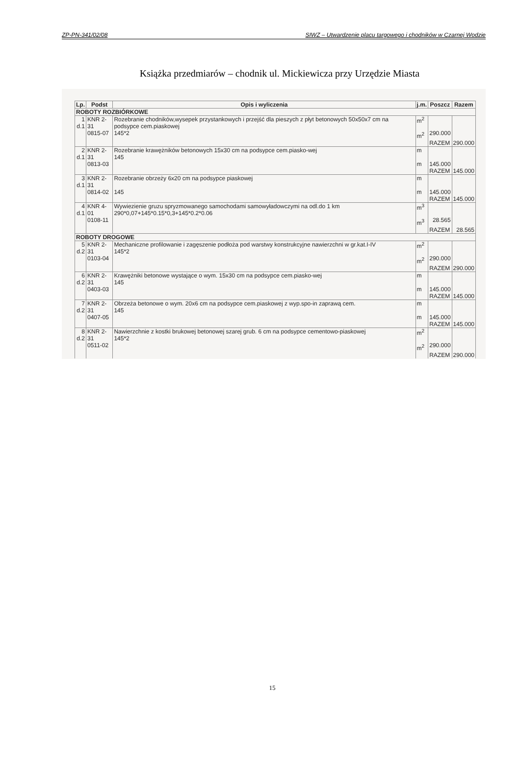ZP-PN-341/02/08 SIWZ – Utwardzenie placu targowego i chodników w Czarnej Wodzie
Książka przedmiarów – chodnik ul. Mickiewicza przy Urzędzie Miasta
| Lp. | Podst | Opis i wyliczenia | j.m. | Poszcz | Razem |
| --- | --- | --- | --- | --- | --- |
| ROBOTY ROZBIÓRKOWE | | | | | |
| 1 d.1 | KNR 2-31 0815-07 | Rozebranie chodników,wysepek przystankowych i przejść dla pieszych z płyt betonowych 50x50x7 cm na podsypce cem.piaskowej 145*2 | m<sup>2</sup> m<sup>2</sup> | 290.000 | |
| | | | | RAZEM | 290.000 |
| 2 d.1 | KNR 2-31 0813-03 | Rozebranie krawężników betonowych 15x30 cm na podsypce cem.piasko-wej 145 | m m | 145.000 | |
| | | | | RAZEM | 145.000 |
| 3 d.1 | KNR 2-31 0814-02 | Rozebranie obrzeży 6x20 cm na podsypce piaskowej 145 | m m | 145.000 | |
| | | | | RAZEM | 145.000 |
| 4 d.1 | KNR 4-01 0108-11 | Wywiezienie gruzu spryzmowanego samochodami samowyładowczymi na odl.do 1 km 290*0,07+145*0.15*0,3+145*0.2*0.06 | m<sup>3</sup> m<sup>3</sup> | 28.565 | |
| | | | | RAZEM | 28.565 |
| ROBOTY DROGOWE | | | | | |
| 5 d.2 | KNR 2-31 0103-04 | Mechaniczne profilowanie i zagęszenie podłoża pod warstwy konstrukcyjne nawierzchni w gr.kat.I-IV 145*2 | m<sup>2</sup> m<sup>2</sup> | 290.000 | |
| | | | | RAZEM | 290.000 |
| 6 d.2 | KNR 2-31 0403-03 | Krawężniki betonowe wystające o wym. 15x30 cm na podsypce cem.piasko-wej 145 | m m | 145.000 | |
| | | | | RAZEM | 145.000 |
| 7 d.2 | KNR 2-31 0407-05 | Obrzeża betonowe o wym. 20x6 cm na podsypce cem.piaskowej z wyp.spo-in zaprawą cem. 145 | m m | 145.000 | |
| | | | | RAZEM | 145.000 |
| 8 d.2 | KNR 2-31 0511-02 | Nawierzchnie z kostki brukowej betonowej szarej grub. 6 cm na podsypce cementowo-piaskowej 145*2 | m<sup>2</sup> m<sup>2</sup> | 290.000 | |
| | | | | RAZEM | 290.000 |
15